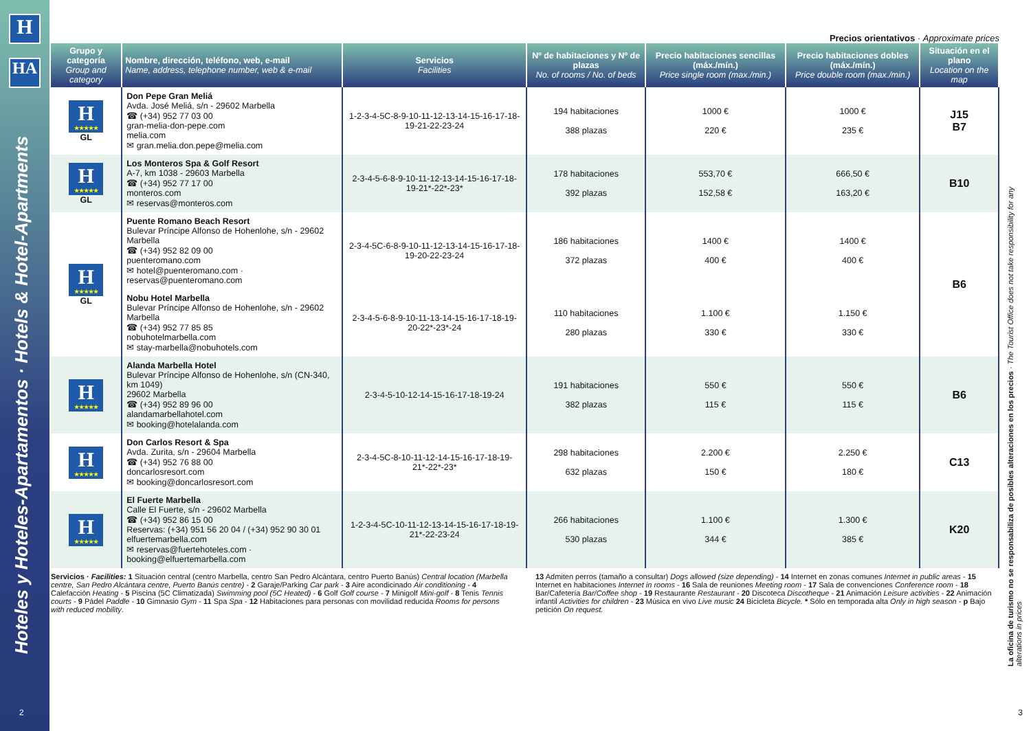H
HA
Hoteles y Hoteles-Apartamentos · Hotels & Hotel-Apartments
Precios orientativos · Approximate prices
| Grupo y categoría Group and category | Nombre, dirección, teléfono, web, e-mail Name, address, telephone number, web & e-mail | Servicios Facilities | Nº de habitaciones y Nº de plazas No. of rooms / No. of beds | Precio habitaciones sencillas (máx./mín.) Price single room (max./min.) | Precio habitaciones dobles (máx./mín.) Price double room (max./min.) | Situación en el plano Location on the map |
| --- | --- | --- | --- | --- | --- | --- |
| H ★★★★★ GL | Don Pepe Gran Meliá Avda. José Meliá, s/n - 29602 Marbella ☎ (+34) 952 77 03 00 gran-melia-don-pepe.com melia.com ✉ gran.melia.don.pepe@melia.com | 1-2-3-4-5C-8-9-10-11-12-13-14-15-16-17-18-19-21-22-23-24 | 194 habitaciones 388 plazas | 1000 € 220 € | 1000 € 235 € | J15 B7 |
| H ★★★★★ GL | Los Monteros Spa & Golf Resort A-7, km 1038 - 29603 Marbella ☎ (+34) 952 77 17 00 monteros.com ✉ reservas@monteros.com | 2-3-4-5-6-8-9-10-11-12-13-14-15-16-17-18-19-21*-22*-23* | 178 habitaciones 392 plazas | 553,70 € 152,58 € | 666,50 € 163,20 € | B10 |
| H ★★★★★ GL | Puente Romano Beach Resort Bulevar Príncipe Alfonso de Hohenlohe, s/n - 29602 Marbella ☎ (+34) 952 82 09 00 puenteromano.com ✉ hotel@puenteromano.com · reservas@puenteromano.com | 2-3-4-5C-6-8-9-10-11-12-13-14-15-16-17-18-19-20-22-23-24 | 186 habitaciones 372 plazas | 1400 € 400 € | 1400 € 400 € | B6 |
| | Nobu Hotel Marbella Bulevar Príncipe Alfonso de Hohenlohe, s/n - 29602 Marbella ☎ (+34) 952 77 85 85 nobuhotelmarbella.com ✉ stay-marbella@nobuhotels.com | 2-3-4-5-6-8-9-10-11-13-14-15-16-17-18-19-20-22*-23*-24 | 110 habitaciones 280 plazas | 1.100 € 330 € | 1.150 € 330 € | |
| H ★★★★★ | Alanda Marbella Hotel Bulevar Príncipe Alfonso de Hohenlohe, s/n (CN-340, km 1049) 29602 Marbella ☎ (+34) 952 89 96 00 alandamarbellahotel.com ✉ booking@hotelalanda.com | 2-3-4-5-10-12-14-15-16-17-18-19-24 | 191 habitaciones 382 plazas | 550 € 115 € | 550 € 115 € | B6 |
| H ★★★★★ | Don Carlos Resort & Spa Avda. Zurita, s/n - 29604 Marbella ☎ (+34) 952 76 88 00 doncarlosresort.com ✉ booking@doncarlosresort.com | 2-3-4-5C-8-10-11-12-14-15-16-17-18-19-21*-22*-23* | 298 habitaciones 632 plazas | 2.200 € 150 € | 2.250 € 180 € | C13 |
| H ★★★★★ | El Fuerte Marbella Calle El Fuerte, s/n - 29602 Marbella ☎ (+34) 952 86 15 00 Reservas: (+34) 951 56 20 04 / (+34) 952 90 30 01 elfuertemarbella.com ✉ reservas@fuertehoteles.com · booking@elfuertemarbella.com | 1-2-3-4-5C-10-11-12-13-14-15-16-17-18-19-21*-22-23-24 | 266 habitaciones 530 plazas | 1.100 € 344 € | 1.300 € 385 € | K20 |
Servicios · Facilities: 1 Situación central (centro Marbella, centro San Pedro Alcántara, centro Puerto Banús) Central location (Marbella centre, San Pedro Alcántara centre, Puerto Banús centre) - 2 Garaje/Parking Car park - 3 Aire acondicinado Air conditioning - 4 Calefacción Heating - 5 Piscina (5C Climatizada) Swimming pool (5C Heated) - 6 Golf Golf course - 7 Minigolf Mini-golf - 8 Tenis Tennis courts - 9 Pádel Paddle - 10 Gimnasio Gym - 11 Spa Spa - 12 Habitaciones para personas con movilidad reducida Rooms for persons with reduced mobility.
13 Admiten perros (tamaño a consultar) Dogs allowed (size depending) - 14 Internet en zonas comunes Internet in public areas - 15 Internet en habitaciones Internet in rooms - 16 Sala de reuniones Meeting room - 17 Sala de convenciones Conference room - 18 Bar/Cafetería Bar/Coffee shop - 19 Restaurante Restaurant - 20 Discoteca Discotheque - 21 Animación Leisure activities - 22 Animación infantil Activities for children - 23 Música en vivo Live music 24 Bicicleta Bicycle. * Sólo en temporada alta Only in high season - p Bajo petición On request.
La oficina de turismo no se responsabiliza de posibles alteraciones en los precios · The Tourist Office does not take responsibility for any alterations in prices
2 3